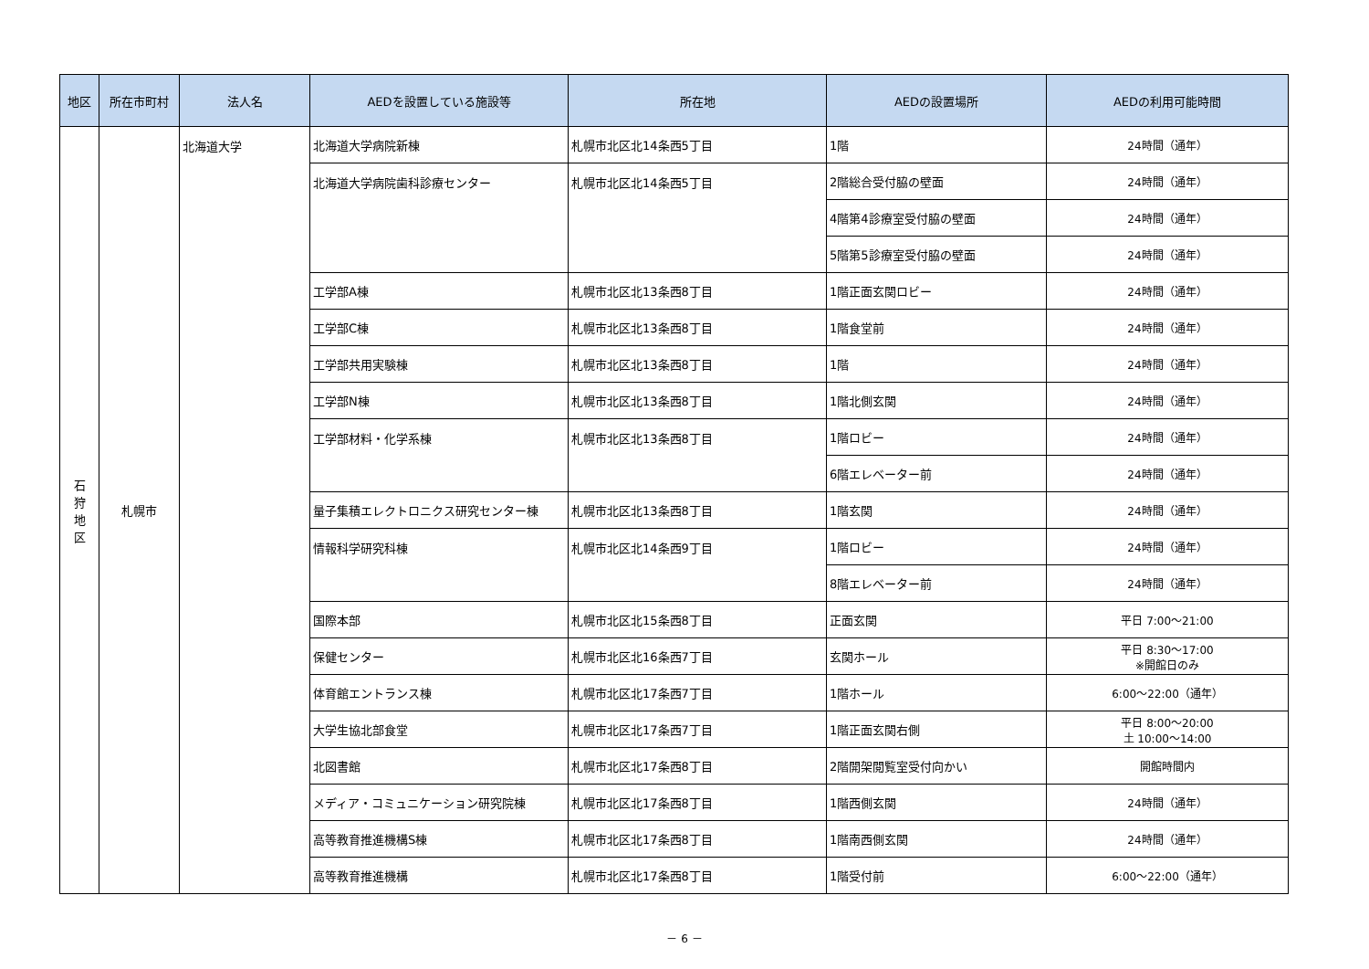| 地区 | 所在市町村 | 法人名 | AEDを設置している施設等 | 所在地 | AEDの設置場所 | AEDの利用可能時間 |
| --- | --- | --- | --- | --- | --- | --- |
| 石 狩 地 区 | 札幌市 | 北海道大学 | 北海道大学病院新棟 | 札幌市北区北14条西5丁目 | 1階 | 24時間（通年） |
| | | | 北海道大学病院歯科診療センター | 札幌市北区北14条西5丁目 | 2階総合受付脇の壁面 | 24時間（通年） |
| | | | | | 4階第4診療室受付脇の壁面 | 24時間（通年） |
| | | | | | 5階第5診療室受付脇の壁面 | 24時間（通年） |
| | | | 工学部A棟 | 札幌市北区北13条西8丁目 | 1階正面玄関ロビー | 24時間（通年） |
| | | | 工学部C棟 | 札幌市北区北13条西8丁目 | 1階食堂前 | 24時間（通年） |
| | | | 工学部共用実験棟 | 札幌市北区北13条西8丁目 | 1階 | 24時間（通年） |
| | | | 工学部N棟 | 札幌市北区北13条西8丁目 | 1階北側玄関 | 24時間（通年） |
| | | | 工学部材料・化学系棟 | 札幌市北区北13条西8丁目 | 1階ロビー | 24時間（通年） |
| | | | | | 6階エレベーター前 | 24時間（通年） |
| | | | 量子集積エレクトロニクス研究センター棟 | 札幌市北区北13条西8丁目 | 1階玄関 | 24時間（通年） |
| | | | 情報科学研究科棟 | 札幌市北区北14条西9丁目 | 1階ロビー | 24時間（通年） |
| | | | | | 8階エレベーター前 | 24時間（通年） |
| | | | 国際本部 | 札幌市北区北15条西8丁目 | 正面玄関 | 平日 7:00～21:00 |
| | | | 保健センター | 札幌市北区北16条西7丁目 | 玄関ホール | 平日 8:30～17:00 ※開館日のみ |
| | | | 体育館エントランス棟 | 札幌市北区北17条西7丁目 | 1階ホール | 6:00～22:00（通年） |
| | | | 大学生協北部食堂 | 札幌市北区北17条西7丁目 | 1階正面玄関右側 | 平日 8:00～20:00 土 10:00～14:00 |
| | | | 北図書館 | 札幌市北区北17条西8丁目 | 2階開架閲覧室受付向かい | 開館時間内 |
| | | | メディア・コミュニケーション研究院棟 | 札幌市北区北17条西8丁目 | 1階西側玄関 | 24時間（通年） |
| | | | 高等教育推進機構S棟 | 札幌市北区北17条西8丁目 | 1階南西側玄関 | 24時間（通年） |
| | | | 高等教育推進機構 | 札幌市北区北17条西8丁目 | 1階受付前 | 6:00～22:00（通年） |
－ 6 －